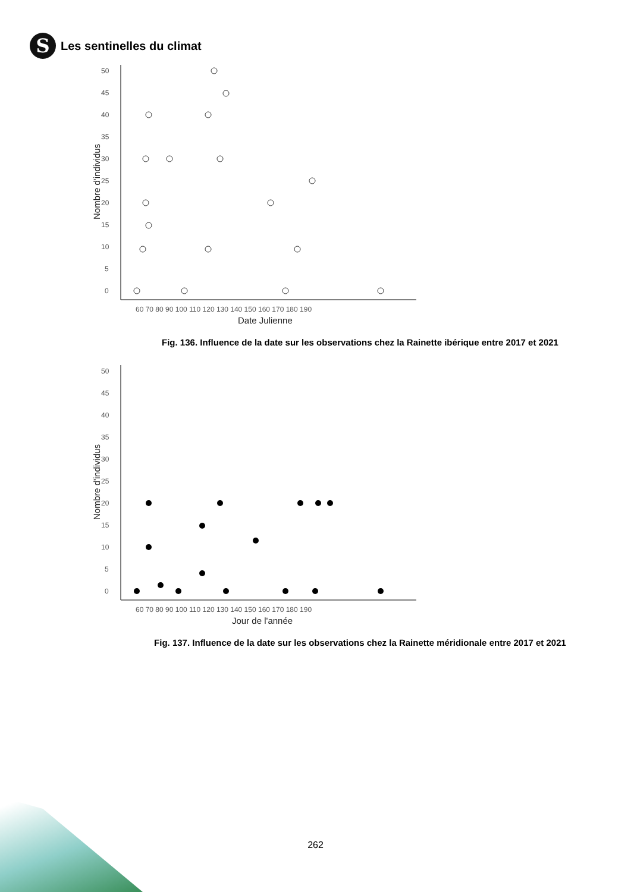S
Les sentinelles du climat
50
45
40
35
30
25
20
15
10
5
0
60 70 80 90 100 110 120 130 140 150 160 170 180 190
Date Julienne
Nombre d'individus
Fig. 136. Influence de la date sur les observations chez la Rainette ibérique entre 2017 et 2021
50
45
40
35
30
25
20
15
10
5
0
60 70 80 90 100 110 120 130 140 150 160 170 180 190
Jour de l'année
Nombre d'individus
Fig. 137. Influence de la date sur les observations chez la Rainette méridionale entre 2017 et 2021
262